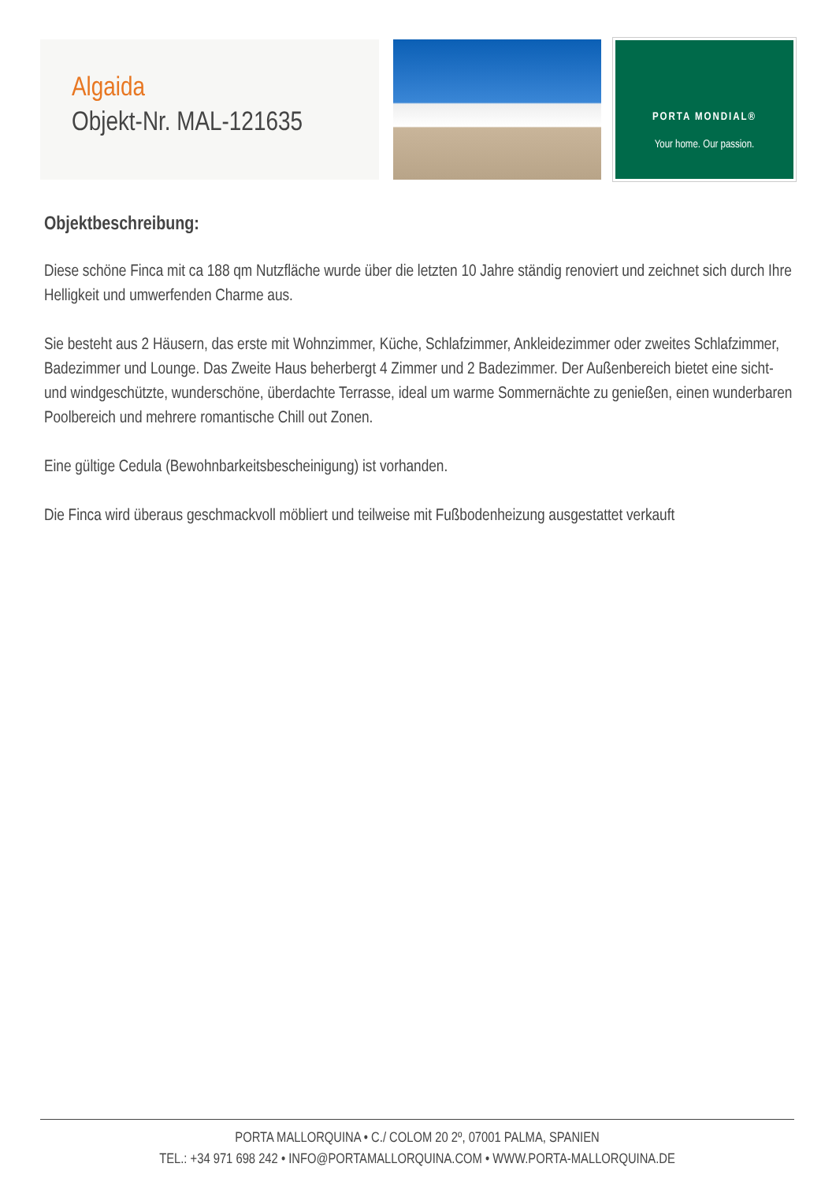Algaida
Objekt-Nr. MAL-121635
PORTA MONDIAL®
Your home. Our passion.
Objektbeschreibung:
Diese schöne Finca mit ca 188 qm Nutzfläche wurde über die letzten 10 Jahre ständig renoviert und zeichnet sich durch Ihre Helligkeit und umwerfenden Charme aus.
Sie besteht aus 2 Häusern, das erste mit Wohnzimmer, Küche, Schlafzimmer, Ankleidezimmer oder zweites Schlafzimmer, Badezimmer und Lounge. Das Zweite Haus beherbergt 4 Zimmer und 2 Badezimmer. Der Außenbereich bietet eine sicht- und windgeschützte, wunderschöne, überdachte Terrasse, ideal um warme Sommernächte zu genießen, einen wunderbaren Poolbereich und mehrere romantische Chill out Zonen.
Eine gültige Cedula (Bewohnbarkeitsbescheinigung) ist vorhanden.
Die Finca wird überaus geschmackvoll möbliert und teilweise mit Fußbodenheizung ausgestattet verkauft
PORTA MALLORQUINA • C./ COLOM 20 2º, 07001 PALMA, SPANIEN
TEL.: +34 971 698 242 • INFO@PORTAMALLORQUINA.COM • WWW.PORTA-MALLORQUINA.DE